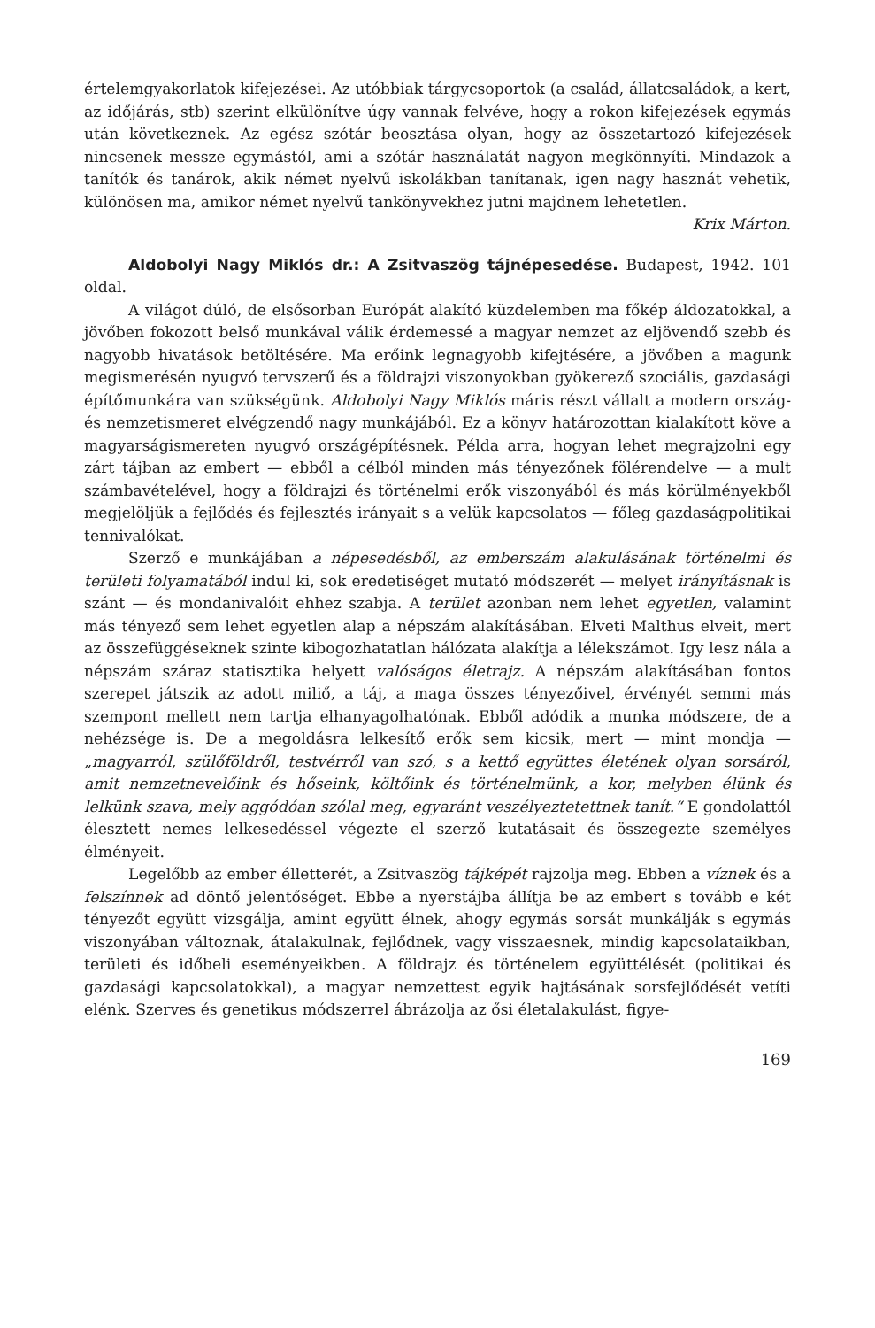értelemgyakorlatok kifejezései. Az utóbbiak tárgycsoportok (a család, állatcsaládok, a kert, az időjárás, stb) szerint elkülönítve úgy vannak felvéve, hogy a rokon kifejezések egymás után következnek. Az egész szótár beosztása olyan, hogy az összetartozó kifejezések nincsenek messze egymástól, ami a szótár használatát nagyon megkönnyíti. Mindazok a tanítók és tanárok, akik német nyelvű iskolákban tanítanak, igen nagy hasznát vehetik, különösen ma, amikor német nyelvű tankönyvekhez jutni majdnem lehetetlen.
Krix Márton.
Aldobolyi Nagy Miklós dr.: A Zsitvaszög tájnépesedése. Budapest, 1942. 101 oldal.
A világot dúló, de elsősorban Európát alakító küzdelemben ma főkép áldozatokkal, a jövőben fokozott belső munkával válik érdemessé a magyar nemzet az eljövendő szebb és nagyobb hivatások betöltésére. Ma erőink legnagyobb kifejtésére, a jövőben a magunk megismerésén nyugvó tervszerű és a földrajzi viszonyokban gyökerező szociális, gazdasági építőmunkára van szükségünk. Aldobolyi Nagy Miklós máris részt vállalt a modern ország- és nemzetismeret elvégzendő nagy munkájából. Ez a könyv határozottan kialakított köve a magyarságismereten nyugvó országépítésnek. Példa arra, hogyan lehet megrajzolni egy zárt tájban az embert — ebből a célból minden más tényezőnek fölérendelve — a mult számbavételével, hogy a földrajzi és történelmi erők viszonyából és más körülményekből megjelöljük a fejlődés és fejlesztés irányait s a velük kapcsolatos — főleg gazdaságpolitikai tennivalókat.
Szerző e munkájában a népesedésből, az emberszám alakulásának történelmi és területi folyamatából indul ki, sok eredetiséget mutató módszerét — melyet irányításnak is szánt — és mondanivalóit ehhez szabja. A terület azonban nem lehet egyetlen, valamint más tényező sem lehet egyetlen alap a népszám alakításában. Elveti Malthus elveit, mert az összefüggéseknek szinte kibogozhatatlan hálózata alakítja a lélekszámot. Igy lesz nála a népszám száraz statisztika helyett valóságos életrajz. A népszám alakításában fontos szerepet játszik az adott miliő, a táj, a maga összes tényezőivel, érvényét semmi más szempont mellett nem tartja elhanyagolhatónak. Ebből adódik a munka módszere, de a nehézsége is. De a megoldásra lelkesítő erők sem kicsik, mert — mint mondja — „magyarról, szülőföldről, testvérről van szó, s a kettő együttes életének olyan sorsáról, amit nemzetnevelőink és hőseink, költőink és történelmünk, a kor, melyben élünk és lelkünk szava, mely aggódóan szólal meg, egyaránt veszélyeztetettnek tanít.“ E gondolattól élesztett nemes lelkesedéssel végezte el szerző kutatásait és összegezte személyes élményeit.
Legelőbb az ember élletterét, a Zsitvaszög tájképét rajzolja meg. Ebben a víznek és a felszínnek ad döntő jelentőséget. Ebbe a nyerstájba állítja be az embert s tovább e két tényezőt együtt vizsgálja, amint együtt élnek, ahogy egymás sorsát munkálják s egymás viszonyában változnak, átalakulnak, fejlődnek, vagy visszaesnek, mindig kapcsolataikban, területi és időbeli eseményeikben. A földrajz és történelem együttélését (politikai és gazdasági kapcsolatokkal), a magyar nemzettest egyik hajtásának sorsfejlődését vetíti elénk. Szerves és genetikus módszerrel ábrázolja az ősi életalakulást, figye-
169